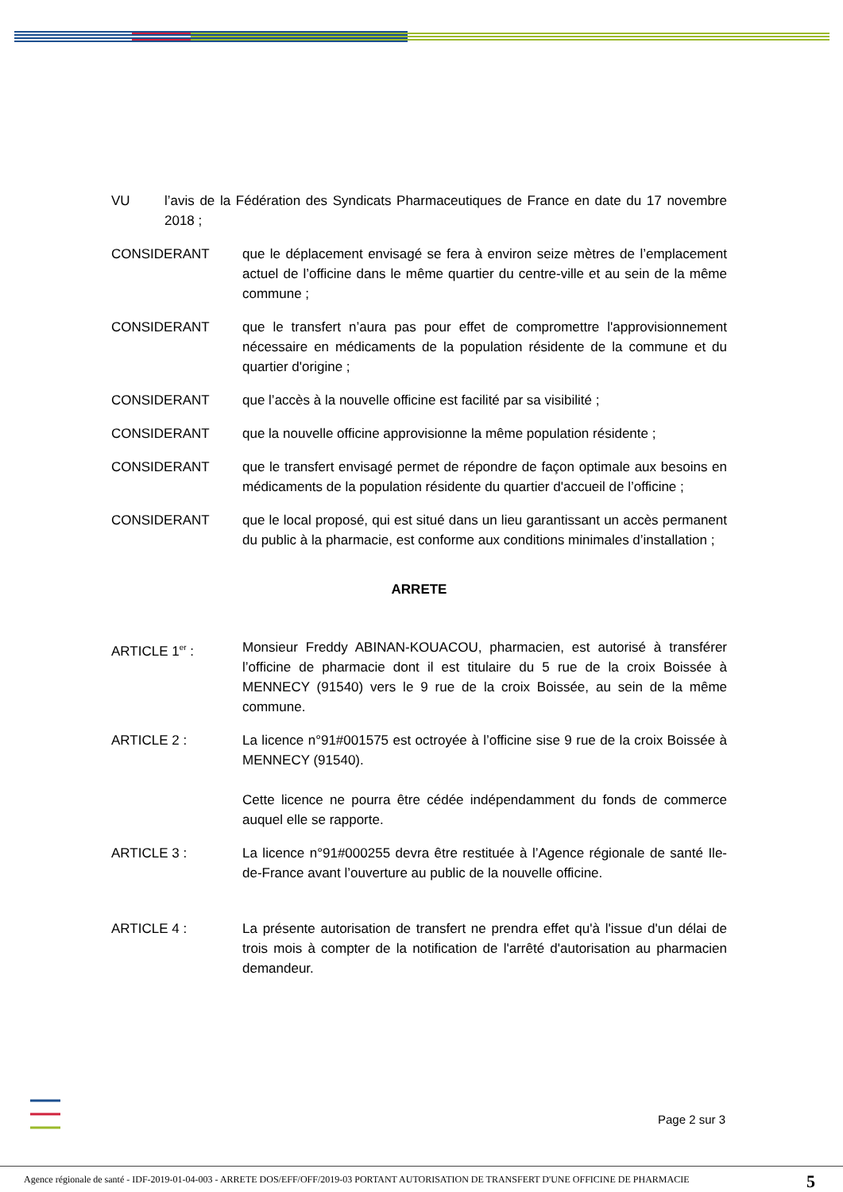VU l’avis de la Fédération des Syndicats Pharmaceutiques de France en date du 17 novembre 2018 ;
CONSIDERANT que le déplacement envisagé se fera à environ seize mètres de l’emplacement actuel de l’officine dans le même quartier du centre-ville et au sein de la même commune ;
CONSIDERANT que le transfert n’aura pas pour effet de compromettre l'approvisionnement nécessaire en médicaments de la population résidente de la commune et du quartier d'origine ;
CONSIDERANT que l’accès à la nouvelle officine est facilité par sa visibilité ;
CONSIDERANT que la nouvelle officine approvisionne la même population résidente ;
CONSIDERANT que le transfert envisagé permet de répondre de façon optimale aux besoins en médicaments de la population résidente du quartier d'accueil de l’officine ;
CONSIDERANT que le local proposé, qui est situé dans un lieu garantissant un accès permanent du public à la pharmacie, est conforme aux conditions minimales d’installation ;
ARRETE
ARTICLE 1<sup>er</sup> : Monsieur Freddy ABINAN-KOUACOU, pharmacien, est autorisé à transférer l’officine de pharmacie dont il est titulaire du 5 rue de la croix Boissée à MENNECY (91540) vers le 9 rue de la croix Boissée, au sein de la même commune.
ARTICLE 2 : La licence n°91#001575 est octroyée à l’officine sise 9 rue de la croix Boissée à MENNECY (91540).
Cette licence ne pourra être cédée indépendamment du fonds de commerce auquel elle se rapporte.
ARTICLE 3 : La licence n°91#000255 devra être restituée à l’Agence régionale de santé Ile-de-France avant l’ouverture au public de la nouvelle officine.
ARTICLE 4 : La présente autorisation de transfert ne prendra effet qu'à l'issue d'un délai de trois mois à compter de la notification de l'arrêté d'autorisation au pharmacien demandeur.
Page 2 sur 3
Agence régionale de santé - IDF-2019-01-04-003 - ARRETE DOS/EFF/OFF/2019-03 PORTANT AUTORISATION DE TRANSFERT D'UNE OFFICINE DE PHARMACIE
5